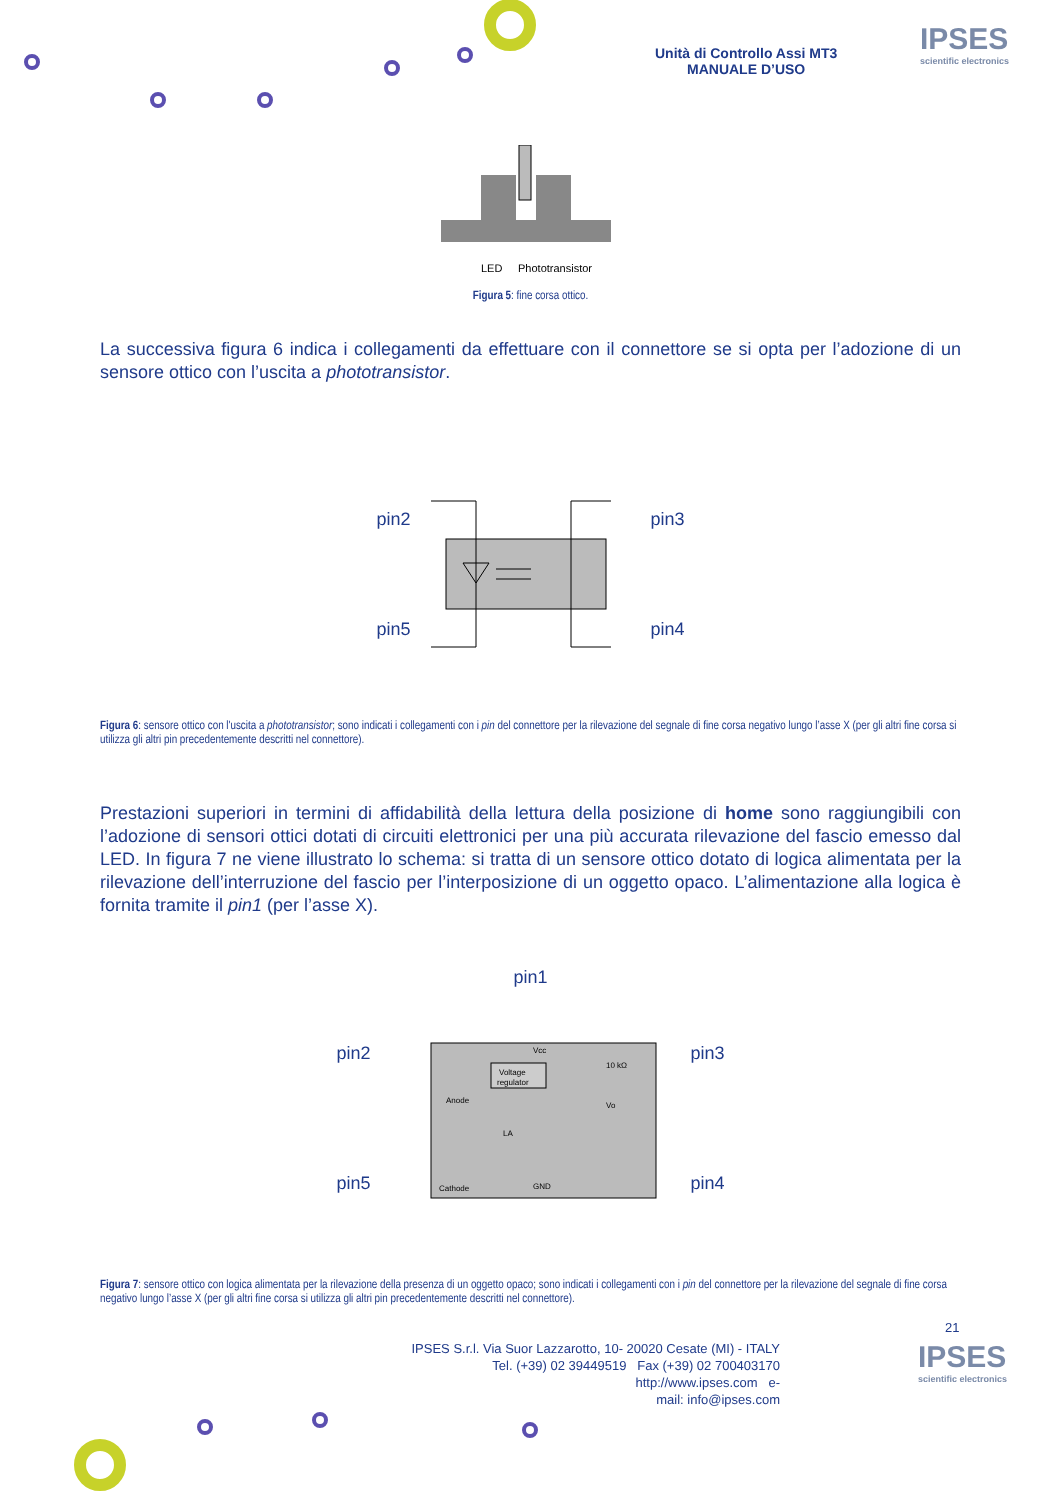Unità di Controllo Assi MT3
MANUALE D’USO
IPSES
scientific electronics
LED
Phototransistor
Figura 5: fine corsa ottico.
La successiva figura 6 indica i collegamenti da effettuare con il connettore se si opta per l’adozione di un sensore ottico con l’uscita a phototransistor.
pin2
pin5
pin3
pin4
Figura 6: sensore ottico con l'uscita a phototransistor; sono indicati i collegamenti con i pin del connettore per la rilevazione del segnale di fine corsa negativo lungo l’asse X (per gli altri fine corsa si utilizza gli altri pin precedentemente descritti nel connettore).
Prestazioni superiori in termini di affidabilità della lettura della posizione di home sono raggiungibili con l’adozione di sensori ottici dotati di circuiti elettronici per una più accurata rilevazione del fascio emesso dal LED. In figura 7 ne viene illustrato lo schema: si tratta di un sensore ottico dotato di logica alimentata per la rilevazione dell’interruzione del fascio per l’interposizione di un oggetto opaco. L’alimentazione alla logica è fornita tramite il pin1 (per l’asse X).
pin1
pin2
pin5
Voltage
regulator
Anode
Cathode
Vcc
GND
10 kΩ
Vo
LA
pin3
pin4
Figura 7: sensore ottico con logica alimentata per la rilevazione della presenza di un oggetto opaco; sono indicati i collegamenti con i pin del connettore per la rilevazione del segnale di fine corsa negativo lungo l’asse X (per gli altri fine corsa si utilizza gli altri pin precedentemente descritti nel connettore).
21
IPSES S.r.l. Via Suor Lazzarotto, 10- 20020 Cesate (MI) - ITALY
Tel. (+39) 02 39449519 Fax (+39) 02 700403170
http://www.ipses.com e-
mail: info@ipses.com
IPSES
scientific electronics